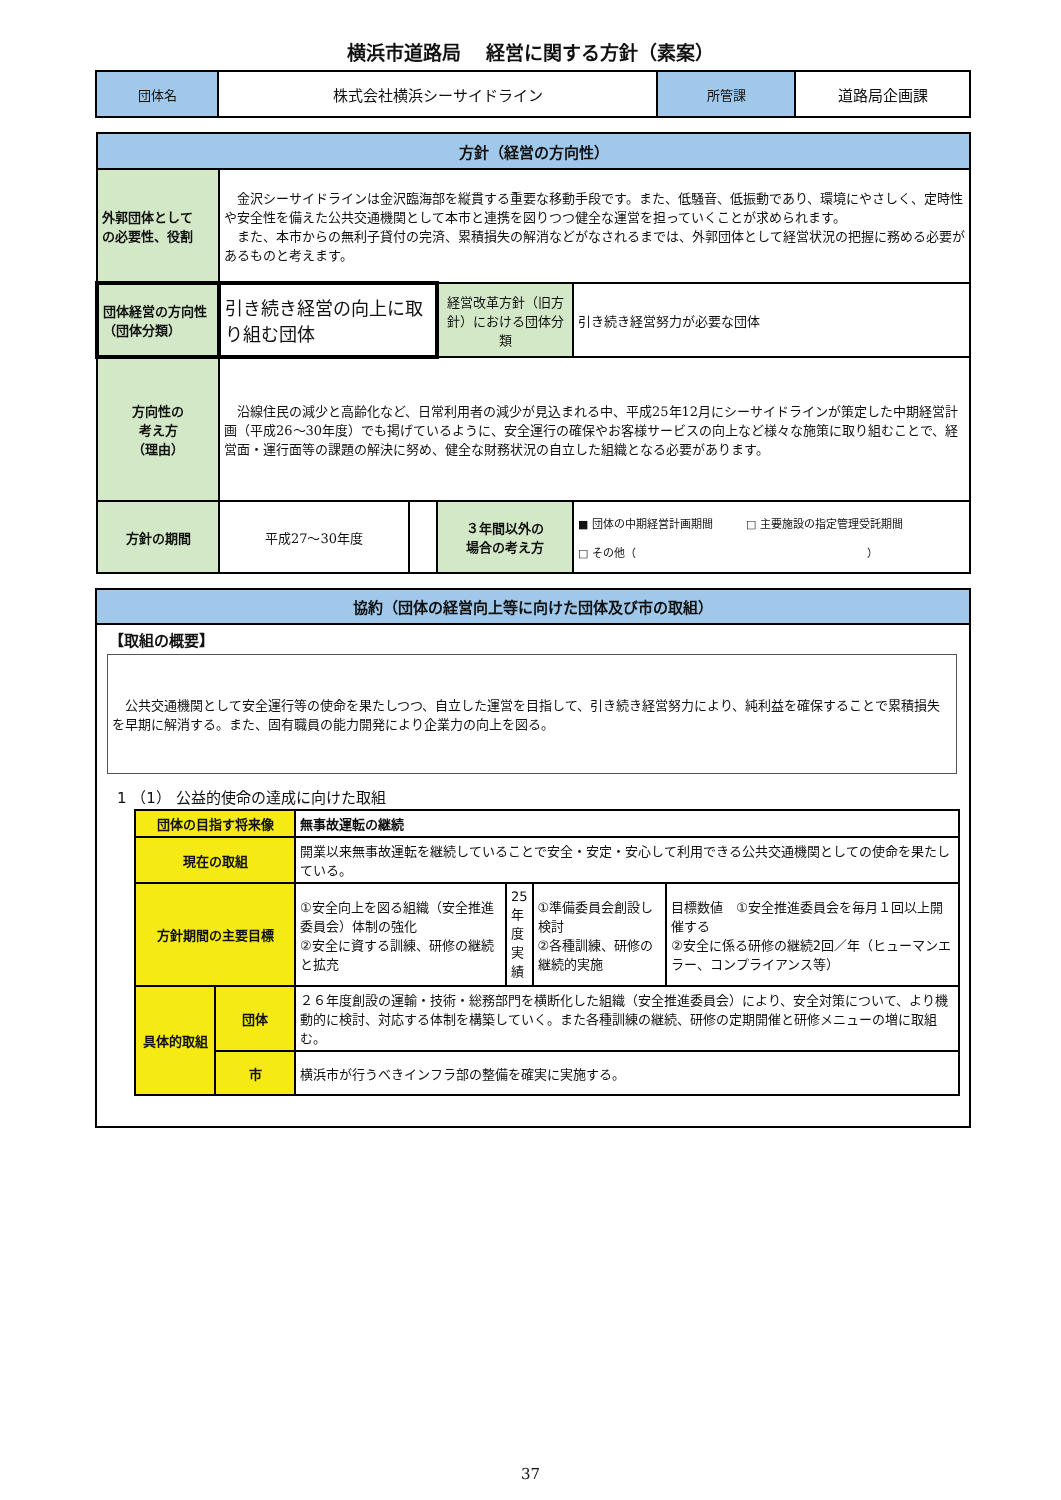横浜市道路局　 経営に関する方針（素案）
| 団体名 | 株式会社横浜シーサイドライン | 所管課 | 道路局企画課 |
| 方針（経営の方向性） | | | | |
| 外郭団体として の必要性、役割 | 金沢シーサイドラインは金沢臨海部を縦貫する重要な移動手段です。また、低騒音、低振動であり、環境にやさしく、定時性や安全性を備えた公共交通機関として本市と連携を図りつつ健全な運営を担っていくことが求められます。 また、本市からの無利子貸付の完済、累積損失の解消などがなされるまでは、外郭団体として経営状況の把握に務める必要があるものと考えます。 | | | |
| 団体経営の方向性（団体分類） | 引き続き経営の向上に取り組む団体 | | 経営改革方針（旧方針）における団体分類 | 引き続き経営努力が必要な団体 |
| 方向性の 考え方 （理由） | 沿線住民の減少と高齢化など、日常利用者の減少が見込まれる中、平成25年12月にシーサイドラインが策定した中期経営計画（平成26～30年度）でも掲げているように、安全運行の確保やお客様サービスの向上など様々な施策に取り組むことで、経営面・運行面等の課題の解決に努め、健全な財務状況の自立した組織となる必要があります。 | | | |
| 方針の期間 | 平成27～30年度 | | ３年間以外の 場合の考え方 | ■ 団体の中期経営計画期間 □ 主要施設の指定管理受託期間 □ その他（ ） |
協約（団体の経営向上等に向けた団体及び市の取組）
【取組の概要】
　公共交通機関として安全運行等の使命を果たしつつ、自立した運営を目指して、引き続き経営努力により、純利益を確保することで累積損失を早期に解消する。また、固有職員の能力開発により企業力の向上を図る。
1 （1） 公益的使命の達成に向けた取組
| 団体の目指す将来像 | | 無事故運転の継続 | | | |
| 現在の取組 | | 開業以来無事故運転を継続していることで安全・安定・安心して利用できる公共交通機関としての使命を果たしている。 | | | |
| 方針期間の主要目標 | | ①安全向上を図る組織（安全推進委員会）体制の強化 ②安全に資する訓練、研修の継続と拡充 | 25年度実績 | ①準備委員会創設し検討 ②各種訓練、研修の継続的実施 | 目標数値 ①安全推進委員会を毎月１回以上開催する ②安全に係る研修の継続2回／年（ヒューマンエラー、コンプライアンス等） |
| 具体的取組 | 団体 | ２６年度創設の運輸・技術・総務部門を横断化した組織（安全推進委員会）により、安全対策について、より機動的に検討、対応する体制を構築していく。また各種訓練の継続、研修の定期開催と研修メニューの増に取組む。 | | | |
| | 市 | 横浜市が行うべきインフラ部の整備を確実に実施する。 | | | |
37